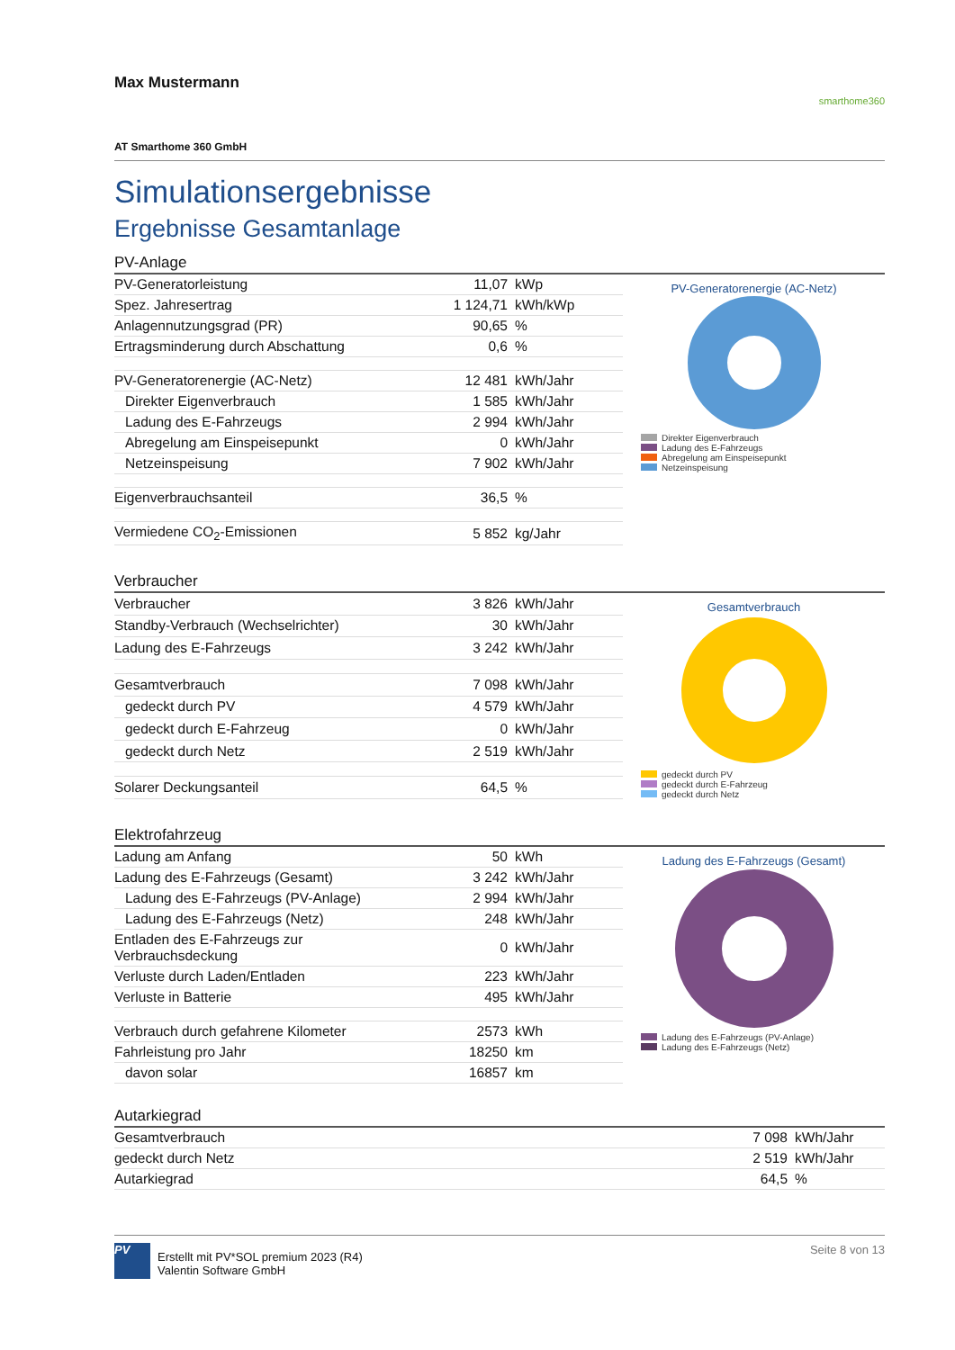Max Mustermann smarthome360
AT Smarthome 360 GmbH
Simulationsergebnisse
Ergebnisse Gesamtanlage
PV-Anlage
| PV-Generatorleistung | 11,07 | kWp |
| Spez. Jahresertrag | 1 124,71 | kWh/kWp |
| Anlagennutzungsgrad (PR) | 90,65 | % |
| Ertragsminderung durch Abschattung | 0,6 | % |
| PV-Generatorenergie (AC-Netz) | 12 481 | kWh/Jahr |
| Direkter Eigenverbrauch | 1 585 | kWh/Jahr |
| Ladung des E-Fahrzeugs | 2 994 | kWh/Jahr |
| Abregelung am Einspeisepunkt | 0 | kWh/Jahr |
| Netzeinspeisung | 7 902 | kWh/Jahr |
| Eigenverbrauchsanteil | 36,5 | % |
| Vermiedene CO<sub>2</sub>-Emissionen | 5 852 | kg/Jahr |
PV-Generatorenergie (AC-Netz)
Direkter Eigenverbrauch
Ladung des E-Fahrzeugs
Abregelung am Einspeisepunkt
Netzeinspeisung
Verbraucher
| Verbraucher | 3 826 | kWh/Jahr |
| Standby-Verbrauch (Wechselrichter) | 30 | kWh/Jahr |
| Ladung des E-Fahrzeugs | 3 242 | kWh/Jahr |
| Gesamtverbrauch | 7 098 | kWh/Jahr |
| gedeckt durch PV | 4 579 | kWh/Jahr |
| gedeckt durch E-Fahrzeug | 0 | kWh/Jahr |
| gedeckt durch Netz | 2 519 | kWh/Jahr |
| Solarer Deckungsanteil | 64,5 | % |
Gesamtverbrauch
gedeckt durch PV
gedeckt durch E-Fahrzeug
gedeckt durch Netz
Elektrofahrzeug
| Ladung am Anfang | 50 | kWh |
| Ladung des E-Fahrzeugs (Gesamt) | 3 242 | kWh/Jahr |
| Ladung des E-Fahrzeugs (PV-Anlage) | 2 994 | kWh/Jahr |
| Ladung des E-Fahrzeugs (Netz) | 248 | kWh/Jahr |
| Entladen des E-Fahrzeugs zur Verbrauchsdeckung | 0 | kWh/Jahr |
| Verluste durch Laden/Entladen | 223 | kWh/Jahr |
| Verluste in Batterie | 495 | kWh/Jahr |
| Verbrauch durch gefahrene Kilometer | 2573 | kWh |
| Fahrleistung pro Jahr | 18250 | km |
| davon solar | 16857 | km |
Ladung des E-Fahrzeugs (Gesamt)
Ladung des E-Fahrzeugs (PV-Anlage)
Ladung des E-Fahrzeugs (Netz)
Autarkiegrad
| Gesamtverbrauch | 7 098 | kWh/Jahr |
| gedeckt durch Netz | 2 519 | kWh/Jahr |
| Autarkiegrad | 64,5 | % |
PV
Erstellt mit PV*SOL premium 2023 (R4)
Valentin Software GmbH
Seite 8 von 13